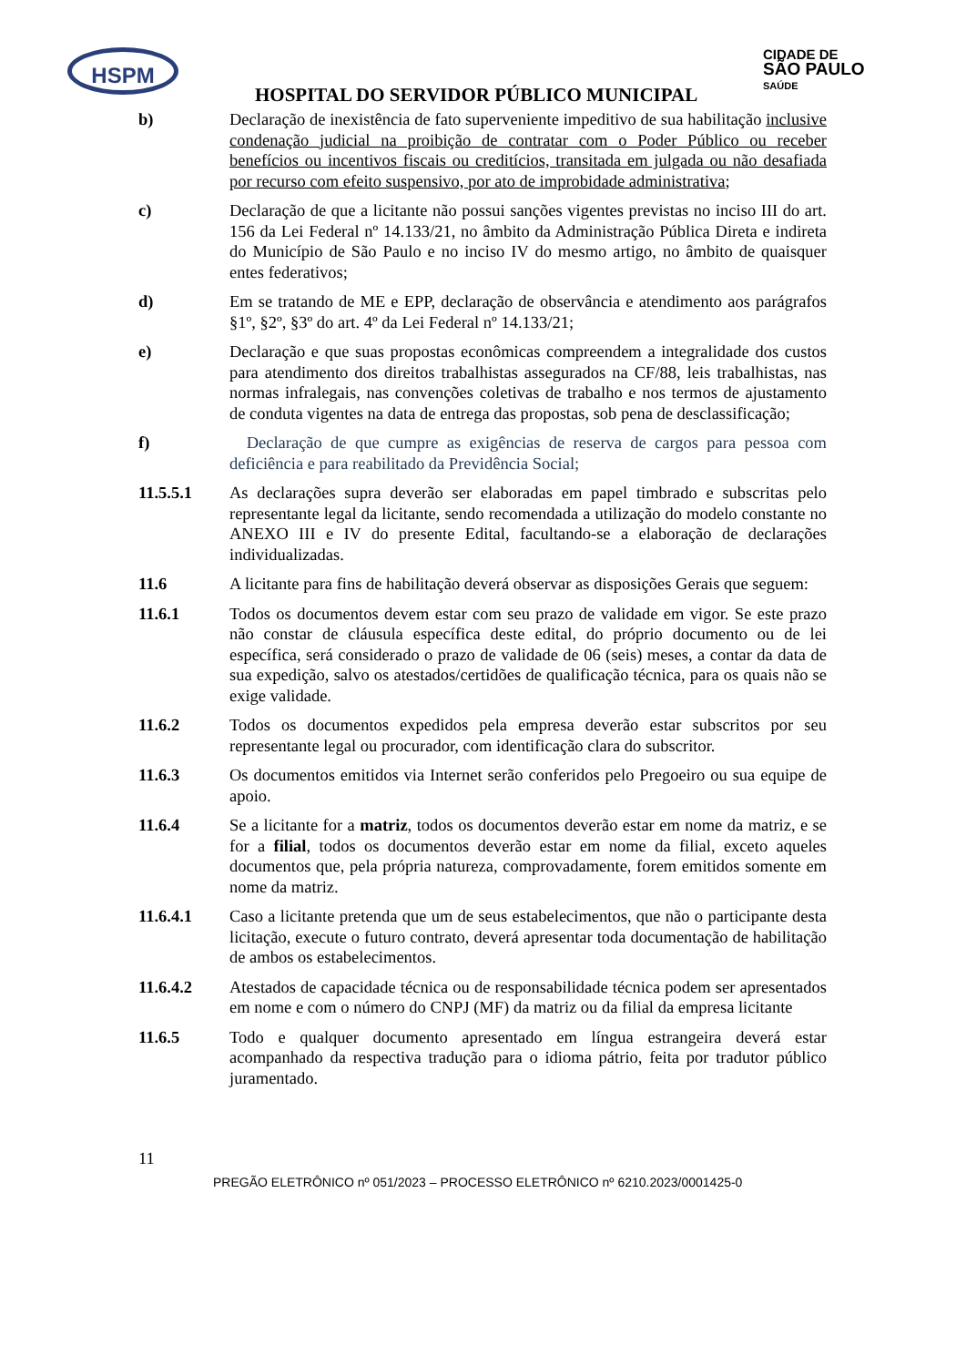HSPM
CIDADE DE
SÃO PAULO
SAÚDE
HOSPITAL DO SERVIDOR PÚBLICO MUNICIPAL
b) Declaração de inexistência de fato superveniente impeditivo de sua habilitação inclusive condenação judicial na proibição de contratar com o Poder Público ou receber benefícios ou incentivos fiscais ou creditícios, transitada em julgada ou não desafiada por recurso com efeito suspensivo, por ato de improbidade administrativa;
c) Declaração de que a licitante não possui sanções vigentes previstas no inciso III do art. 156 da Lei Federal nº 14.133/21, no âmbito da Administração Pública Direta e indireta do Município de São Paulo e no inciso IV do mesmo artigo, no âmbito de quaisquer entes federativos;
d) Em se tratando de ME e EPP, declaração de observância e atendimento aos parágrafos §1º, §2º, §3º do art. 4º da Lei Federal nº 14.133/21;
e) Declaração e que suas propostas econômicas compreendem a integralidade dos custos para atendimento dos direitos trabalhistas assegurados na CF/88, leis trabalhistas, nas normas infralegais, nas convenções coletivas de trabalho e nos termos de ajustamento de conduta vigentes na data de entrega das propostas, sob pena de desclassificação;
f) Declaração de que cumpre as exigências de reserva de cargos para pessoa com deficiência e para reabilitado da Previdência Social;
11.5.5.1 As declarações supra deverão ser elaboradas em papel timbrado e subscritas pelo representante legal da licitante, sendo recomendada a utilização do modelo constante no ANEXO III e IV do presente Edital, facultando-se a elaboração de declarações individualizadas.
11.6 A licitante para fins de habilitação deverá observar as disposições Gerais que seguem:
11.6.1 Todos os documentos devem estar com seu prazo de validade em vigor. Se este prazo não constar de cláusula específica deste edital, do próprio documento ou de lei específica, será considerado o prazo de validade de 06 (seis) meses, a contar da data de sua expedição, salvo os atestados/certidões de qualificação técnica, para os quais não se exige validade.
11.6.2 Todos os documentos expedidos pela empresa deverão estar subscritos por seu representante legal ou procurador, com identificação clara do subscritor.
11.6.3 Os documentos emitidos via Internet serão conferidos pelo Pregoeiro ou sua equipe de apoio.
11.6.4 Se a licitante for a matriz, todos os documentos deverão estar em nome da matriz, e se for a filial, todos os documentos deverão estar em nome da filial, exceto aqueles documentos que, pela própria natureza, comprovadamente, forem emitidos somente em nome da matriz.
11.6.4.1 Caso a licitante pretenda que um de seus estabelecimentos, que não o participante desta licitação, execute o futuro contrato, deverá apresentar toda documentação de habilitação de ambos os estabelecimentos.
11.6.4.2 Atestados de capacidade técnica ou de responsabilidade técnica podem ser apresentados em nome e com o número do CNPJ (MF) da matriz ou da filial da empresa licitante
11.6.5 Todo e qualquer documento apresentado em língua estrangeira deverá estar acompanhado da respectiva tradução para o idioma pátrio, feita por tradutor público juramentado.
11
PREGÃO ELETRÔNICO nº 051/2023 – PROCESSO ELETRÔNICO nº 6210.2023/0001425-0